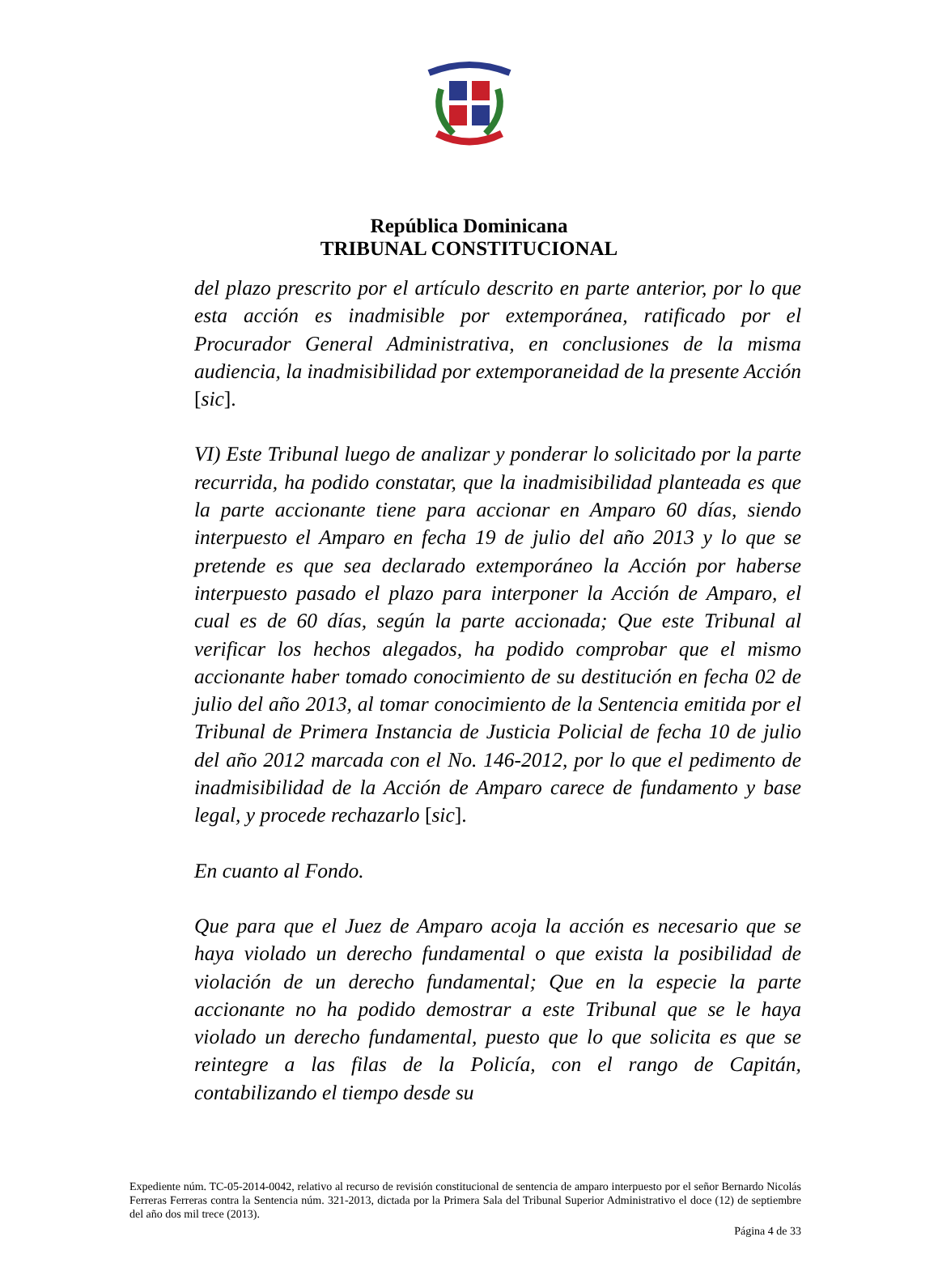República Dominicana
TRIBUNAL CONSTITUCIONAL
del plazo prescrito por el artículo descrito en parte anterior, por lo que esta acción es inadmisible por extemporánea, ratificado por el Procurador General Administrativa, en conclusiones de la misma audiencia, la inadmisibilidad por extemporaneidad de la presente Acción [sic].
VI) Este Tribunal luego de analizar y ponderar lo solicitado por la parte recurrida, ha podido constatar, que la inadmisibilidad planteada es que la parte accionante tiene para accionar en Amparo 60 días, siendo interpuesto el Amparo en fecha 19 de julio del año 2013 y lo que se pretende es que sea declarado extemporáneo la Acción por haberse interpuesto pasado el plazo para interponer la Acción de Amparo, el cual es de 60 días, según la parte accionada; Que este Tribunal al verificar los hechos alegados, ha podido comprobar que el mismo accionante haber tomado conocimiento de su destitución en fecha 02 de julio del año 2013, al tomar conocimiento de la Sentencia emitida por el Tribunal de Primera Instancia de Justicia Policial de fecha 10 de julio del año 2012 marcada con el No. 146-2012, por lo que el pedimento de inadmisibilidad de la Acción de Amparo carece de fundamento y base legal, y procede rechazarlo [sic].
En cuanto al Fondo.
Que para que el Juez de Amparo acoja la acción es necesario que se haya violado un derecho fundamental o que exista la posibilidad de violación de un derecho fundamental; Que en la especie la parte accionante no ha podido demostrar a este Tribunal que se le haya violado un derecho fundamental, puesto que lo que solicita es que se reintegre a las filas de la Policía, con el rango de Capitán, contabilizando el tiempo desde su
Expediente núm. TC-05-2014-0042, relativo al recurso de revisión constitucional de sentencia de amparo interpuesto por el señor Bernardo Nicolás Ferreras Ferreras contra la Sentencia núm. 321-2013, dictada por la Primera Sala del Tribunal Superior Administrativo el doce (12) de septiembre del año dos mil trece (2013).
Página 4 de 33